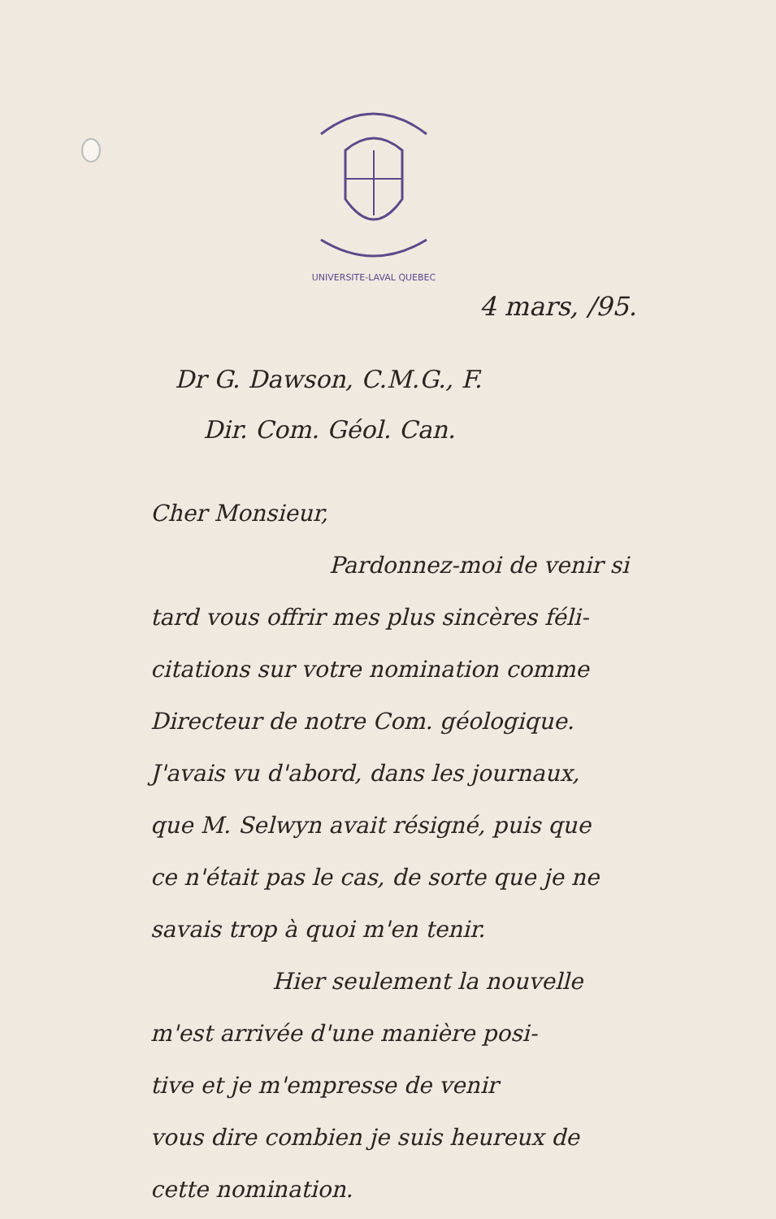UNIVERSITE-LAVAL QUEBEC
4 mars, /95.
Dr G. Dawson, C.M.G., F.
Dir. Com. Géol. Can.
Cher Monsieur,
Pardonnez-moi de venir si
tard vous offrir mes plus sincères féli-
citations sur votre nomination comme
Directeur de notre Com. géologique.
J'avais vu d'abord, dans les journaux,
que M. Selwyn avait résigné, puis que
ce n'était pas le cas, de sorte que je ne
savais trop à quoi m'en tenir.
Hier seulement la nouvelle
m'est arrivée d'une manière posi-
tive et je m'empresse de venir
vous dire combien je suis heureux de
cette nomination.